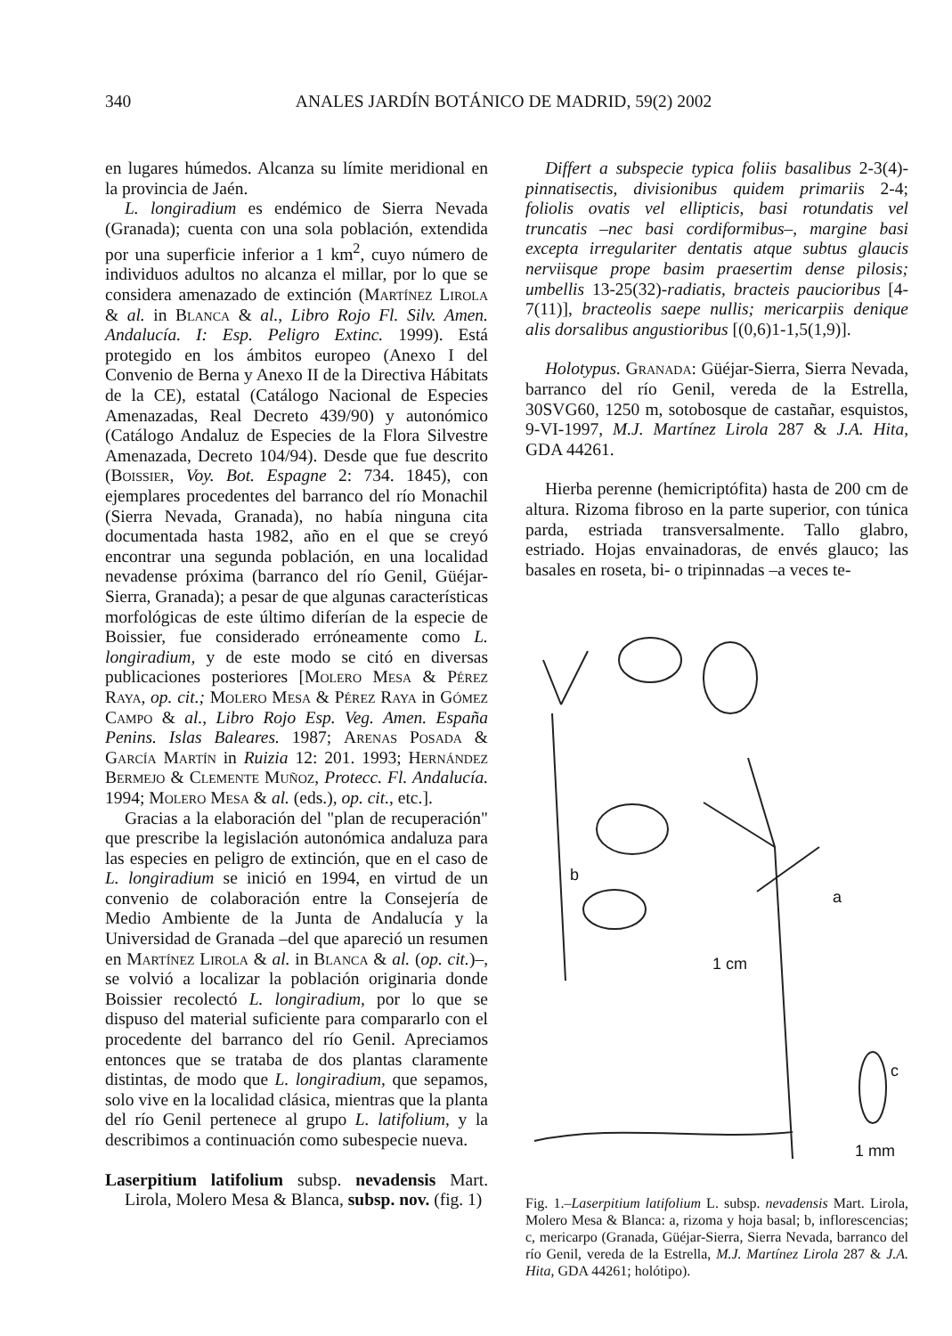340 ANALES JARDÍN BOTÁNICO DE MADRID, 59(2) 2002
en lugares húmedos. Alcanza su límite meridional en la provincia de Jaén.
L. longiradium es endémico de Sierra Nevada (Granada); cuenta con una sola población, extendida por una superficie inferior a 1 km<sup>2</sup>, cuyo número de individuos adultos no alcanza el millar, por lo que se considera amenazado de extinción (Martínez Lirola & al. in Blanca & al., Libro Rojo Fl. Silv. Amen. Andalucía. I: Esp. Peligro Extinc. 1999). Está protegido en los ámbitos europeo (Anexo I del Convenio de Berna y Anexo II de la Directiva Hábitats de la CE), estatal (Catálogo Nacional de Especies Amenazadas, Real Decreto 439/90) y autonómico (Catálogo Andaluz de Especies de la Flora Silvestre Amenazada, Decreto 104/94). Desde que fue descrito (Boissier, Voy. Bot. Espagne 2: 734. 1845), con ejemplares procedentes del barranco del río Monachil (Sierra Nevada, Granada), no había ninguna cita documentada hasta 1982, año en el que se creyó encontrar una segunda población, en una localidad nevadense próxima (barranco del río Genil, Güéjar-Sierra, Granada); a pesar de que algunas características morfológicas de este último diferían de la especie de Boissier, fue considerado erróneamente como L. longiradium, y de este modo se citó en diversas publicaciones posteriores [Molero Mesa & Pérez Raya, op. cit.; Molero Mesa & Pérez Raya in Gómez Campo & al., Libro Rojo Esp. Veg. Amen. España Penins. Islas Baleares. 1987; Arenas Posada & García Martín in Ruizia 12: 201. 1993; Hernández Bermejo & Clemente Muñoz, Protecc. Fl. Andalucía. 1994; Molero Mesa & al. (eds.), op. cit., etc.].
Gracias a la elaboración del "plan de recuperación" que prescribe la legislación autonómica andaluza para las especies en peligro de extinción, que en el caso de L. longiradium se inició en 1994, en virtud de un convenio de colaboración entre la Consejería de Medio Ambiente de la Junta de Andalucía y la Universidad de Granada –del que apareció un resumen en Martínez Lirola & al. in Blanca & al. (op. cit.)–, se volvió a localizar la población originaria donde Boissier recolectó L. longiradium, por lo que se dispuso del material suficiente para compararlo con el procedente del barranco del río Genil. Apreciamos entonces que se trataba de dos plantas claramente distintas, de modo que L. longiradium, que sepamos, solo vive en la localidad clásica, mientras que la planta del río Genil pertenece al grupo L. latifolium, y la describimos a continuación como subespecie nueva.
Laserpitium latifolium subsp. nevadensis Mart. Lirola, Molero Mesa & Blanca, subsp. nov. (fig. 1)
Differt a subspecie typica foliis basalibus 2-3(4)-pinnatisectis, divisionibus quidem primariis 2-4; foliolis ovatis vel ellipticis, basi rotundatis vel truncatis –nec basi cordiformibus–, margine basi excepta irregulariter dentatis atque subtus glaucis nerviisque prope basim praesertim dense pilosis; umbellis 13-25(32)-radiatis, bracteis paucioribus [4-7(11)], bracteolis saepe nullis; mericarpiis denique alis dorsalibus angustioribus [(0,6)1-1,5(1,9)].
Holotypus. Granada: Güéjar-Sierra, Sierra Nevada, barranco del río Genil, vereda de la Estrella, 30SVG60, 1250 m, sotobosque de castañar, esquistos, 9-VI-1997, M.J. Martínez Lirola 287 & J.A. Hita, GDA 44261.
Hierba perenne (hemicriptófita) hasta de 200 cm de altura. Rizoma fibroso en la parte superior, con túnica parda, estriada transversalmente. Tallo glabro, estriado. Hojas envainadoras, de envés glauco; las basales en roseta, bi- o tripinnadas –a veces te-
b
a
1 cm
c
1 mm
Fig. 1.–Laserpitium latifolium L. subsp. nevadensis Mart. Lirola, Molero Mesa & Blanca: a, rizoma y hoja basal; b, inflorescencias; c, mericarpo (Granada, Güéjar-Sierra, Sierra Nevada, barranco del río Genil, vereda de la Estrella, M.J. Martínez Lirola 287 & J.A. Hita, GDA 44261; holótipo).